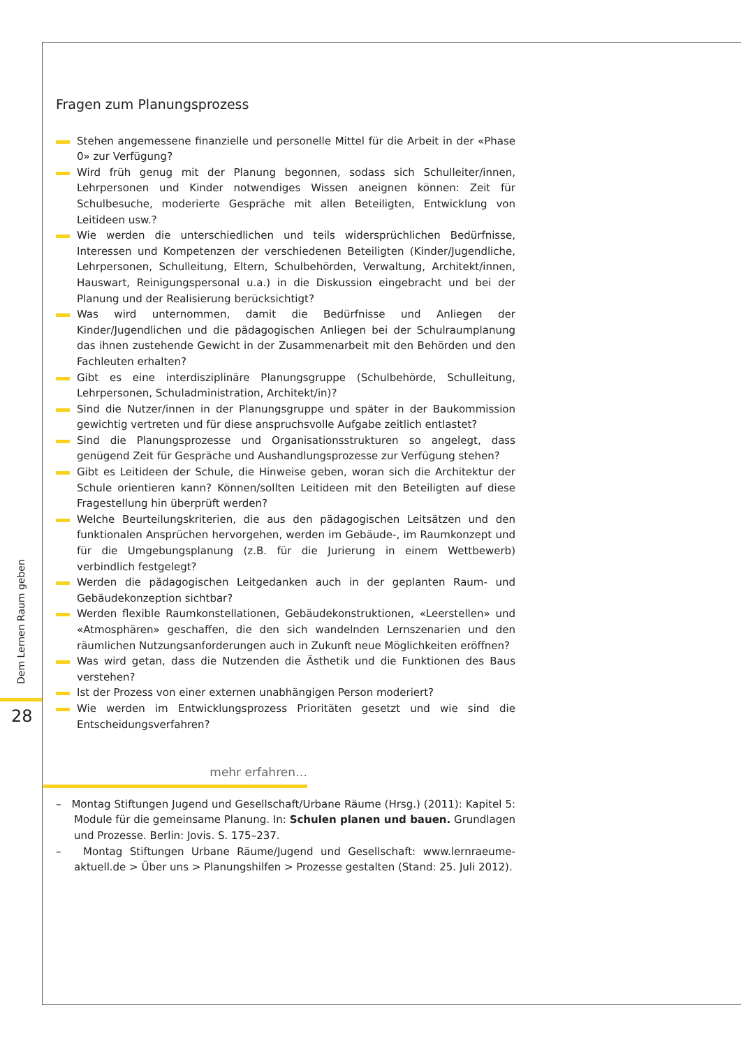Dem Lernen Raum geben
28
Fragen zum Planungsprozess
Stehen angemessene finanzielle und personelle Mittel für die Arbeit in der «Phase 0» zur Verfügung?
Wird früh genug mit der Planung begonnen, sodass sich Schulleiter/innen, Lehrpersonen und Kinder notwendiges Wissen aneignen können: Zeit für Schulbesuche, moderierte Gespräche mit allen Beteiligten, Entwicklung von Leitideen usw.?
Wie werden die unterschiedlichen und teils widersprüchlichen Bedürfnisse, Interessen und Kompetenzen der verschiedenen Beteiligten (Kinder/Jugendliche, Lehrpersonen, Schulleitung, Eltern, Schulbehörden, Verwaltung, Architekt/innen, Hauswart, Reinigungspersonal u.a.) in die Diskussion eingebracht und bei der Planung und der Realisierung berücksichtigt?
Was wird unternommen, damit die Bedürfnisse und Anliegen der Kinder/Jugendlichen und die pädagogischen Anliegen bei der Schulraumplanung das ihnen zustehende Gewicht in der Zusammenarbeit mit den Behörden und den Fachleuten erhalten?
Gibt es eine interdisziplinäre Planungsgruppe (Schulbehörde, Schulleitung, Lehrpersonen, Schuladministration, Architekt/in)?
Sind die Nutzer/innen in der Planungsgruppe und später in der Baukommission gewichtig vertreten und für diese anspruchsvolle Aufgabe zeitlich entlastet?
Sind die Planungsprozesse und Organisationsstrukturen so angelegt, dass genügend Zeit für Gespräche und Aushandlungsprozesse zur Verfügung stehen?
Gibt es Leitideen der Schule, die Hinweise geben, woran sich die Architektur der Schule orientieren kann? Können/sollten Leitideen mit den Beteiligten auf diese Fragestellung hin überprüft werden?
Welche Beurteilungskriterien, die aus den pädagogischen Leitsätzen und den funktionalen Ansprüchen hervorgehen, werden im Gebäude-, im Raumkonzept und für die Umgebungsplanung (z.B. für die Jurierung in einem Wettbewerb) verbindlich festgelegt?
Werden die pädagogischen Leitgedanken auch in der geplanten Raum- und Gebäudekonzeption sichtbar?
Werden flexible Raumkonstellationen, Gebäudekonstruktionen, «Leerstellen» und «Atmosphären» geschaffen, die den sich wandelnden Lernszenarien und den räumlichen Nutzungsanforderungen auch in Zukunft neue Möglichkeiten eröffnen?
Was wird getan, dass die Nutzenden die Ästhetik und die Funktionen des Baus verstehen?
Ist der Prozess von einer externen unabhängigen Person moderiert?
Wie werden im Entwicklungsprozess Prioritäten gesetzt und wie sind die Entscheidungsverfahren?
mehr erfahren…
– Montag Stiftungen Jugend und Gesellschaft/Urbane Räume (Hrsg.) (2011): Kapitel 5: Module für die gemeinsame Planung. In: Schulen planen und bauen. Grundlagen und Prozesse. Berlin: Jovis. S. 175–237.
– Montag Stiftungen Urbane Räume/Jugend und Gesellschaft: www.lernraeume-aktuell.de > Über uns > Planungshilfen > Prozesse gestalten (Stand: 25. Juli 2012).